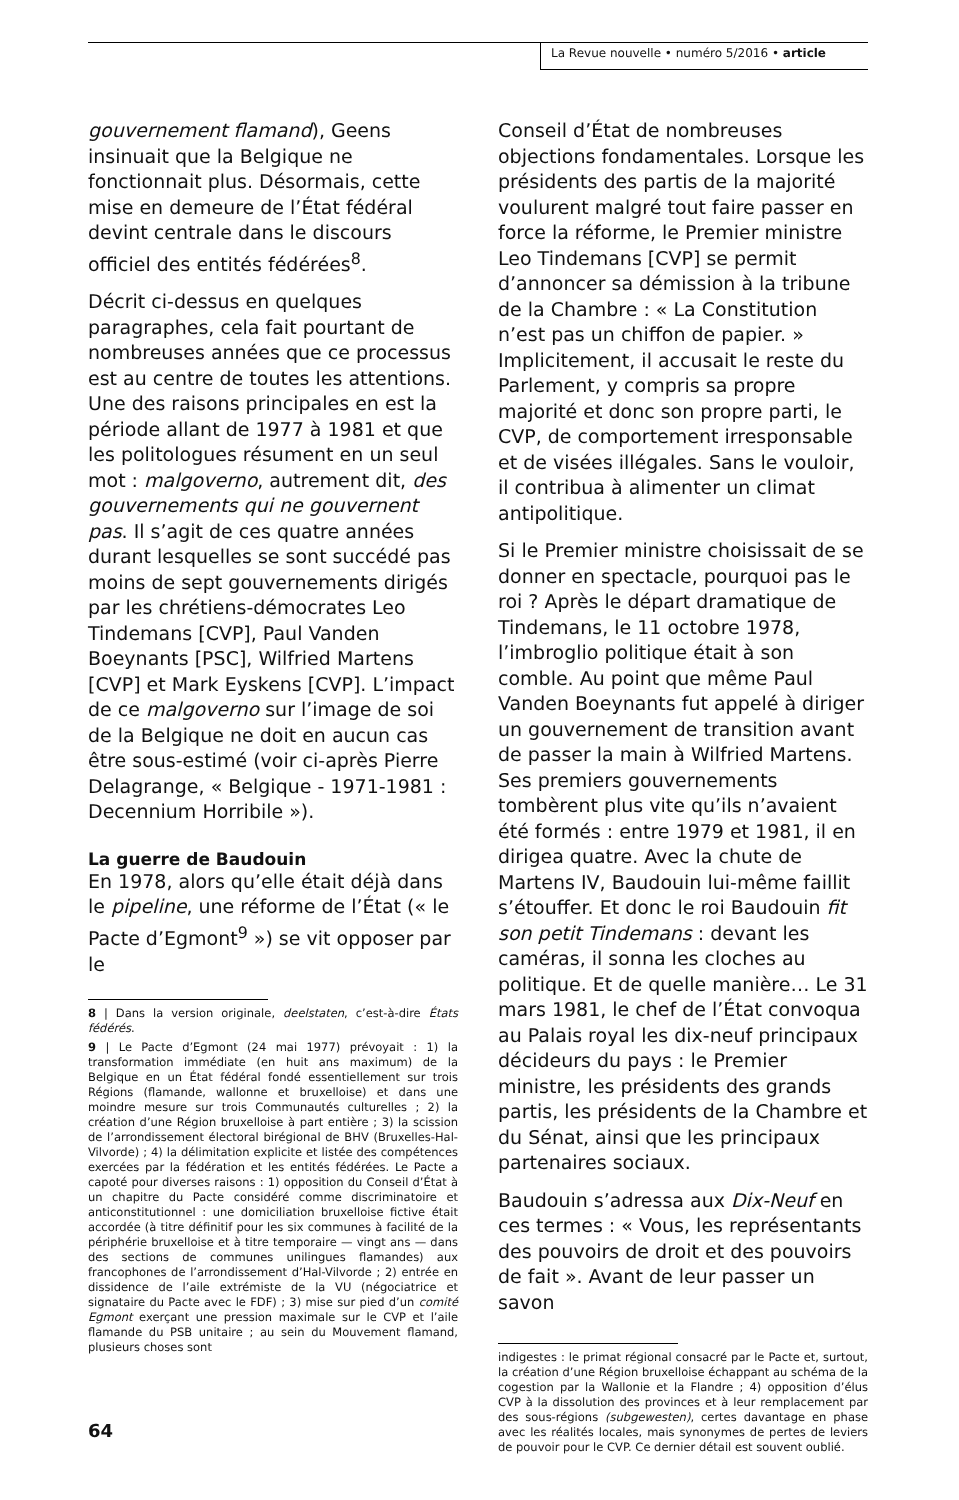La Revue nouvelle • numéro 5/2016 • article
gouvernement flamand), Geens insinuait que la Belgique ne fonctionnait plus. Désormais, cette mise en demeure de l’État fédéral devint centrale dans le discours officiel des entités fédérées<sup>8</sup>.
Décrit ci-dessus en quelques paragraphes, cela fait pourtant de nombreuses années que ce processus est au centre de toutes les attentions. Une des raisons principales en est la période allant de 1977 à 1981 et que les politologues résument en un seul mot : malgoverno, autrement dit, des gouvernements qui ne gouvernent pas. Il s’agit de ces quatre années durant lesquelles se sont succédé pas moins de sept gouvernements dirigés par les chrétiens-démocrates Leo Tindemans [CVP], Paul Vanden Boeynants [PSC], Wilfried Martens [CVP] et Mark Eyskens [CVP]. L’impact de ce malgoverno sur l’image de soi de la Belgique ne doit en aucun cas être sous-estimé (voir ci-après Pierre Delagrange, « Belgique - 1971-1981 : Decennium Horribile »).
La guerre de Baudouin
En 1978, alors qu’elle était déjà dans le pipeline, une réforme de l’État (« le Pacte d’Egmont<sup>9</sup> ») se vit opposer par le
8 | Dans la version originale, deelstaten, c’est-à-dire États fédérés.
9 | Le Pacte d’Egmont (24 mai 1977) prévoyait : 1) la transformation immédiate (en huit ans maximum) de la Belgique en un État fédéral fondé essentiellement sur trois Régions (flamande, wallonne et bruxelloise) et dans une moindre mesure sur trois Communautés culturelles ; 2) la création d’une Région bruxelloise à part entière ; 3) la scission de l’arrondissement électoral birégional de BHV (Bruxelles-Hal-Vilvorde) ; 4) la délimitation explicite et listée des compétences exercées par la fédération et les entités fédérées. Le Pacte a capoté pour diverses raisons : 1) opposition du Conseil d’État à un chapitre du Pacte considéré comme discriminatoire et anticonstitutionnel : une domiciliation bruxelloise fictive était accordée (à titre définitif pour les six communes à facilité de la périphérie bruxelloise et à titre temporaire — vingt ans — dans des sections de communes unilingues flamandes) aux francophones de l’arrondissement d’Hal-Vilvorde ; 2) entrée en dissidence de l’aile extrémiste de la VU (négociatrice et signataire du Pacte avec le FDF) ; 3) mise sur pied d’un comité Egmont exerçant une pression maximale sur le CVP et l’aile flamande du PSB unitaire ; au sein du Mouvement flamand, plusieurs choses sont
Conseil d’État de nombreuses objections fondamentales. Lorsque les présidents des partis de la majorité voulurent malgré tout faire passer en force la réforme, le Premier ministre Leo Tindemans [CVP] se permit d’annoncer sa démission à la tribune de la Chambre : « La Constitution n’est pas un chiffon de papier. » Implicitement, il accusait le reste du Parlement, y compris sa propre majorité et donc son propre parti, le CVP, de comportement irresponsable et de visées illégales. Sans le vouloir, il contribua à alimenter un climat antipolitique.
Si le Premier ministre choisissait de se donner en spectacle, pourquoi pas le roi ? Après le départ dramatique de Tindemans, le 11 octobre 1978, l’imbroglio politique était à son comble. Au point que même Paul Vanden Boeynants fut appelé à diriger un gouvernement de transition avant de passer la main à Wilfried Martens. Ses premiers gouvernements tombèrent plus vite qu’ils n’avaient été formés : entre 1979 et 1981, il en dirigea quatre. Avec la chute de Martens IV, Baudouin lui-même faillit s’étouffer. Et donc le roi Baudouin fit son petit Tindemans : devant les caméras, il sonna les cloches au politique. Et de quelle manière… Le 31 mars 1981, le chef de l’État convoqua au Palais royal les dix-neuf principaux décideurs du pays : le Premier ministre, les présidents des grands partis, les présidents de la Chambre et du Sénat, ainsi que les principaux partenaires sociaux.
Baudouin s’adressa aux Dix-Neuf en ces termes : « Vous, les représentants des pouvoirs de droit et des pouvoirs de fait ». Avant de leur passer un savon
indigestes : le primat régional consacré par le Pacte et, surtout, la création d’une Région bruxelloise échappant au schéma de la cogestion par la Wallonie et la Flandre ; 4) opposition d’élus CVP à la dissolution des provinces et à leur remplacement par des sous-régions (subgewesten), certes davantage en phase avec les réalités locales, mais synonymes de pertes de leviers de pouvoir pour le CVP. Ce dernier détail est souvent oublié.
64